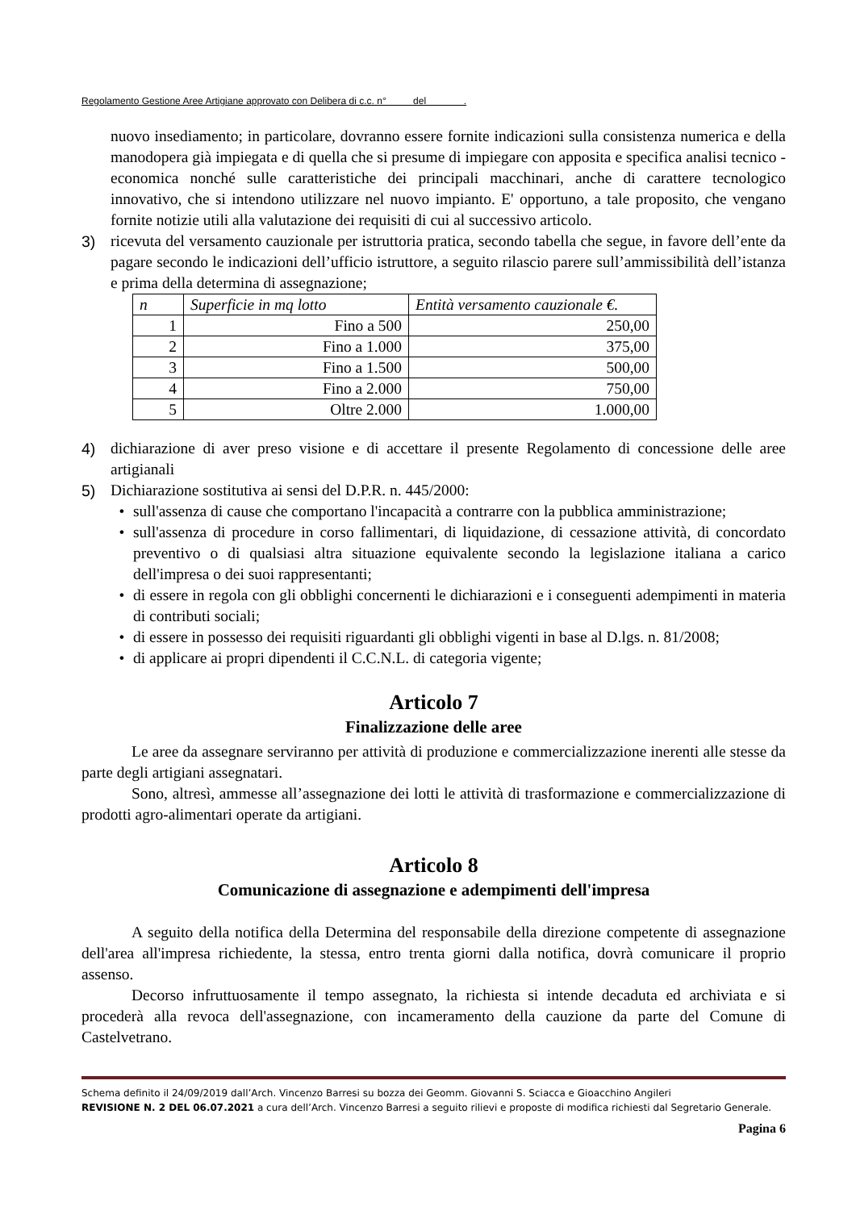Regolamento Gestione Aree Artigiane approvato con Delibera di c.c. n° del .
nuovo insediamento; in particolare, dovranno essere fornite indicazioni sulla consistenza numerica e della manodopera già impiegata e di quella che si presume di impiegare con apposita e specifica analisi tecnico - economica nonché sulle caratteristiche dei principali macchinari, anche di carattere tecnologico innovativo, che si intendono utilizzare nel nuovo impianto. E' opportuno, a tale proposito, che vengano fornite notizie utili alla valutazione dei requisiti di cui al successivo articolo.
3) ricevuta del versamento cauzionale per istruttoria pratica, secondo tabella che segue, in favore dell’ente da pagare secondo le indicazioni dell’ufficio istruttore, a seguito rilascio parere sull’ammissibilità dell’istanza e prima della determina di assegnazione;
| n | Superficie in mq lotto | Entità versamento cauzionale €. |
| --- | --- | --- |
| 1 | Fino a 500 | 250,00 |
| 2 | Fino a 1.000 | 375,00 |
| 3 | Fino a 1.500 | 500,00 |
| 4 | Fino a 2.000 | 750,00 |
| 5 | Oltre 2.000 | 1.000,00 |
4) dichiarazione di aver preso visione e di accettare il presente Regolamento di concessione delle aree artigianali
5) Dichiarazione sostitutiva ai sensi del D.P.R. n. 445/2000:
• sull'assenza di cause che comportano l'incapacità a contrarre con la pubblica amministrazione;
• sull'assenza di procedure in corso fallimentari, di liquidazione, di cessazione attività, di concordato preventivo o di qualsiasi altra situazione equivalente secondo la legislazione italiana a carico dell'impresa o dei suoi rappresentanti;
• di essere in regola con gli obblighi concernenti le dichiarazioni e i conseguenti adempimenti in materia di contributi sociali;
• di essere in possesso dei requisiti riguardanti gli obblighi vigenti in base al D.lgs. n. 81/2008;
• di applicare ai propri dipendenti il C.C.N.L. di categoria vigente;
Articolo 7
Finalizzazione delle aree
Le aree da assegnare serviranno per attività di produzione e commercializzazione inerenti alle stesse da parte degli artigiani assegnatari.
Sono, altresì, ammesse all’assegnazione dei lotti le attività di trasformazione e commercializzazione di prodotti agro-alimentari operate da artigiani.
Articolo 8
Comunicazione di assegnazione e adempimenti dell'impresa
A seguito della notifica della Determina del responsabile della direzione competente di assegnazione dell'area all'impresa richiedente, la stessa, entro trenta giorni dalla notifica, dovrà comunicare il proprio assenso.
Decorso infruttuosamente il tempo assegnato, la richiesta si intende decaduta ed archiviata e si procederà alla revoca dell'assegnazione, con incameramento della cauzione da parte del Comune di Castelvetrano.
Schema definito il 24/09/2019 dall’Arch. Vincenzo Barresi su bozza dei Geomm. Giovanni S. Sciacca e Gioacchino Angileri
REVISIONE N. 2 DEL 06.07.2021 a cura dell’Arch. Vincenzo Barresi a seguito rilievi e proposte di modifica richiesti dal Segretario Generale.
Pagina 6